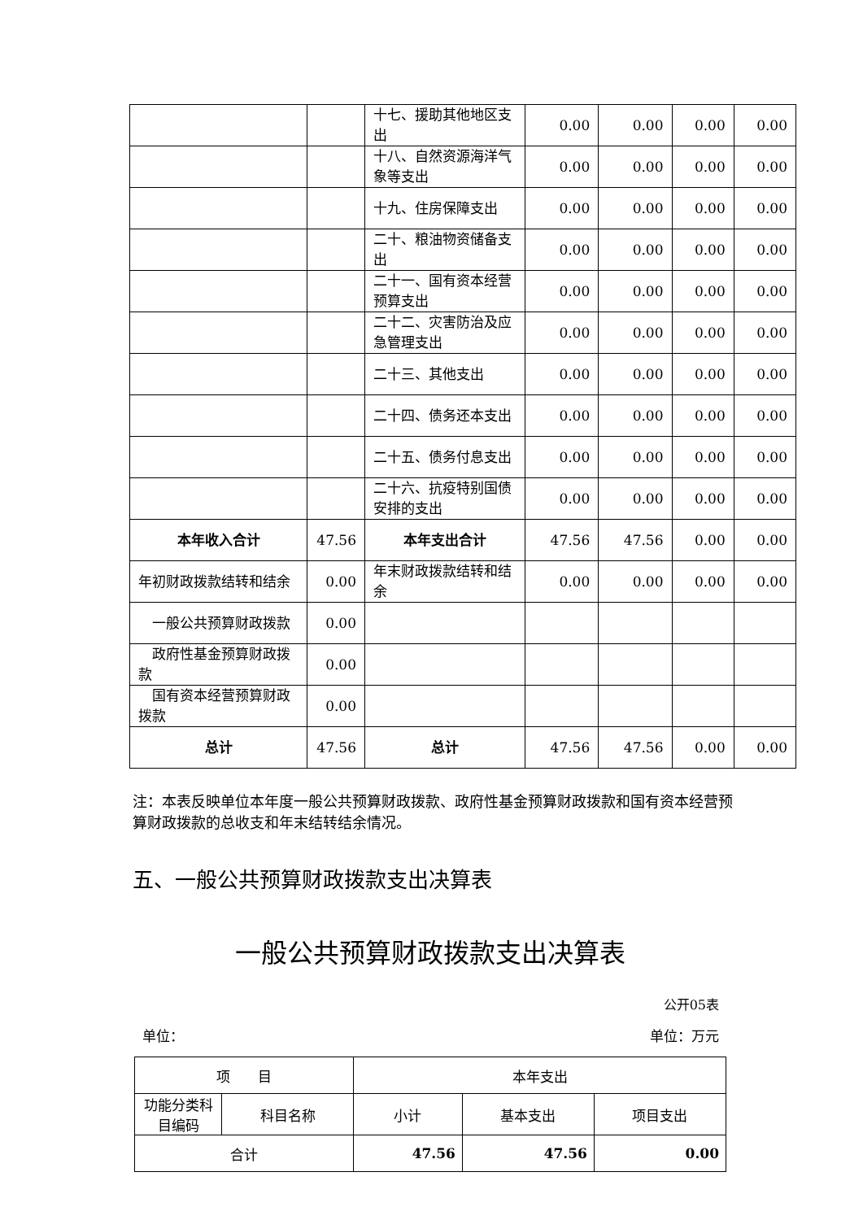| | | 十七、援助其他地区支出 | 0.00 | 0.00 | 0.00 | 0.00 |
| | | 十八、自然资源海洋气象等支出 | 0.00 | 0.00 | 0.00 | 0.00 |
| | | 十九、住房保障支出 | 0.00 | 0.00 | 0.00 | 0.00 |
| | | 二十、粮油物资储备支出 | 0.00 | 0.00 | 0.00 | 0.00 |
| | | 二十一、国有资本经营预算支出 | 0.00 | 0.00 | 0.00 | 0.00 |
| | | 二十二、灾害防治及应急管理支出 | 0.00 | 0.00 | 0.00 | 0.00 |
| | | 二十三、其他支出 | 0.00 | 0.00 | 0.00 | 0.00 |
| | | 二十四、债务还本支出 | 0.00 | 0.00 | 0.00 | 0.00 |
| | | 二十五、债务付息支出 | 0.00 | 0.00 | 0.00 | 0.00 |
| | | 二十六、抗疫特别国债安排的支出 | 0.00 | 0.00 | 0.00 | 0.00 |
| 本年收入合计 | 47.56 | 本年支出合计 | 47.56 | 47.56 | 0.00 | 0.00 |
| 年初财政拨款结转和结余 | 0.00 | 年末财政拨款结转和结余 | 0.00 | 0.00 | 0.00 | 0.00 |
| 一般公共预算财政拨款 | 0.00 | | | | | |
| 政府性基金预算财政拨款 | 0.00 | | | | | |
| 国有资本经营预算财政拨款 | 0.00 | | | | | |
| 总计 | 47.56 | 总计 | 47.56 | 47.56 | 0.00 | 0.00 |
注：本表反映单位本年度一般公共预算财政拨款、政府性基金预算财政拨款和国有资本经营预算财政拨款的总收支和年末结转结余情况。
五、一般公共预算财政拨款支出决算表
一般公共预算财政拨款支出决算表
公开05表
单位： 单位：万元
| 项 目 | | 本年支出 | | |
| --- | --- | --- | --- | --- |
| 功能分类科目编码 | 科目名称 | 小计 | 基本支出 | 项目支出 |
| 合计 | | 47.56 | 47.56 | 0.00 |